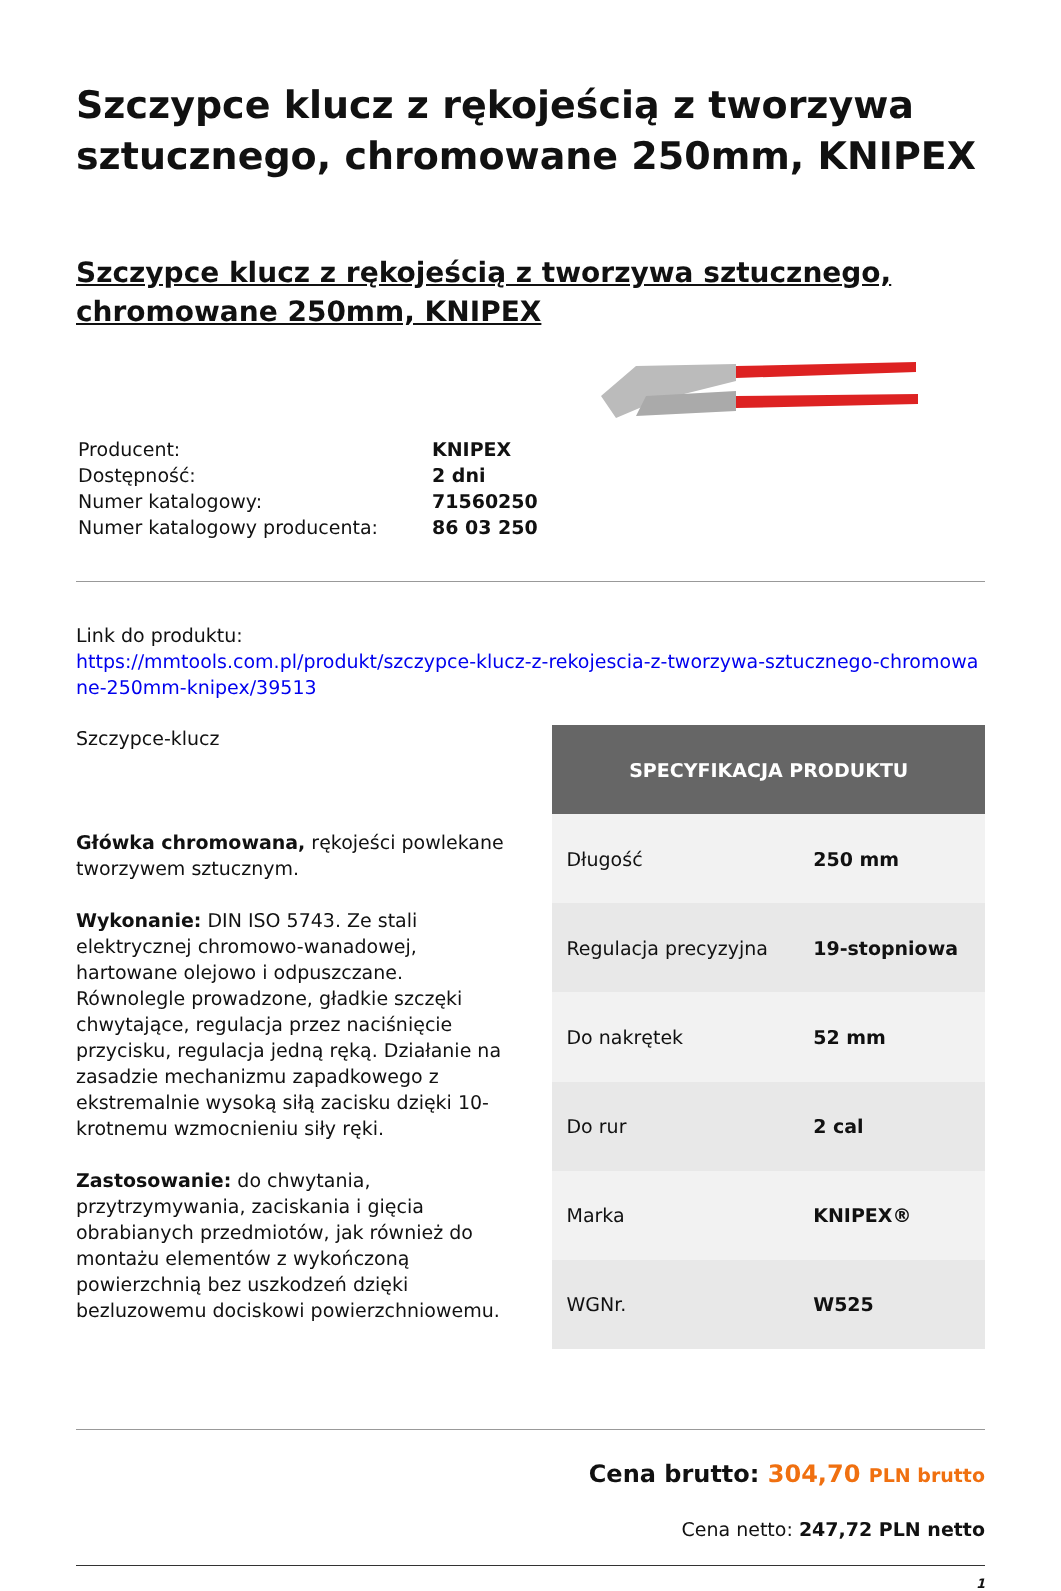Szczypce klucz z rękojeścią z tworzywa sztucznego, chromowane 250mm, KNIPEX
Szczypce klucz z rękojeścią z tworzywa sztucznego, chromowane 250mm, KNIPEX
| Producent: | KNIPEX |
| Dostępność: | 2 dni |
| Numer katalogowy: | 71560250 |
| Numer katalogowy producenta: | 86 03 250 |
Link do produktu:
https://mmtools.com.pl/produkt/szczypce-klucz-z-rekojescia-z-tworzywa-sztucznego-chromowane-250mm-knipex/39513
Szczypce-klucz
Główka chromowana, rękojeści powlekane tworzywem sztucznym.
Wykonanie: DIN ISO 5743. Ze stali elektrycznej chromowo-wanadowej, hartowane olejowo i odpuszczane. Równolegle prowadzone, gładkie szczęki chwytające, regulacja przez naciśnięcie przycisku, regulacja jedną ręką. Działanie na zasadzie mechanizmu zapadkowego z ekstremalnie wysoką siłą zacisku dzięki 10-krotnemu wzmocnieniu siły ręki.
Zastosowanie: do chwytania, przytrzymywania, zaciskania i gięcia obrabianych przedmiotów, jak również do montażu elementów z wykończoną powierzchnią bez uszkodzeń dzięki bezluzowemu dociskowi powierzchniowemu.
| SPECYFIKACJA PRODUKTU | |
| --- | --- |
| Długość | 250 mm |
| Regulacja precyzyjna | 19-stopniowa |
| Do nakrętek | 52 mm |
| Do rur | 2 cal |
| Marka | KNIPEX® |
| WGNr. | W525 |
Cena brutto: 304,70 PLN brutto
Cena netto: 247,72 PLN netto
1